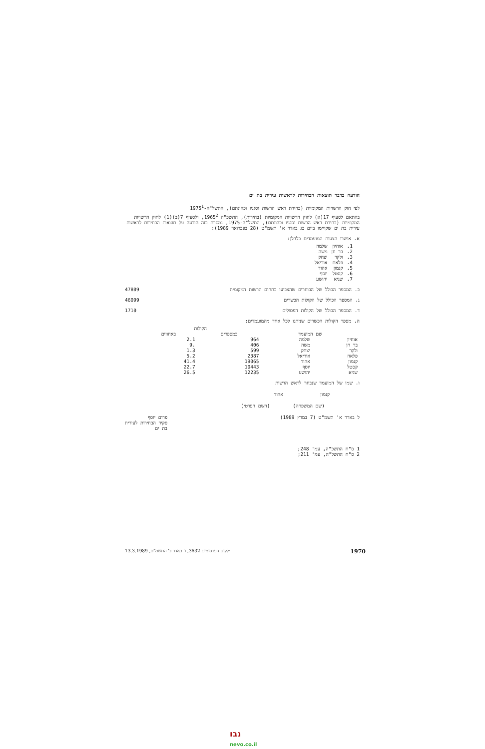הודעה בדבר תוצאות הבחירות לראשות עירית בת ים
לפי חוק הרשויות המקומיות (בחירת ראש הרשות וסגניו וכהונתם), התשל"ה-1975<sup>1</sup>
בהתאם לסעיף 17(א) לחוק הרשויות המקומיות (בחירות), התשכ"ה 1965<sup>2</sup>, ולסעיף 7(ב)(1) לחוק הרשויות המקומיות (בחירת ראש הרשות וסגניו וכהונתם), התשל"ה-1975, נמסרת בזה הודעה על תוצאות הבחירות לראשות עירית בת ים שקויימו ביום כג באדר א' תשמ"ט (28 בפברואר 1989):
א. אושרו הצעות המועמדים כלהלן:
| 1. | אוחיון | שלמה |
| 2. | בר חן | משה |
| 3. | ולקר | יצחק |
| 4. | פלאח | אוריאל |
| 5. | קנמון | אהוד |
| 6. | קסטל | יוסף |
| 7. | שגיא | יהושע |
ב. המספר הכולל של הבוחרים שהצביעו בתחום הרשות המקומית 47809
ג. המספר הכולל של הקולות הכשרים 46099
ד. המספר הכולל של הקולות הפסולים 1710
ה. מספר הקולות הכשרים שניתנו לכל אחד מהמועמדים:
| | | הקולות | |
| --- | --- | --- | --- |
| שם המועמד | | במספרים | באחוזים |
| אוחיון | שלמה | 964 | 2.1 |
| בר חן | משה | 406 | .9 |
| ולקר | יצחק | 599 | 1.3 |
| פלאח | אוריאל | 2387 | 5.2 |
| קנמון | אהוד | 19065 | 41.4 |
| קסטל | יוסף | 10443 | 22.7 |
| שגיא | יהושע | 12235 | 26.5 |
ו. שמו של המועמד שנבחר לראש הרשות
קנמון אהוד
(שם המשפחה) (השם הפרטי)
ל באדר א' תשמ"ט (7 במרץ 1989) פרום יוסף
פקיד הבחירות לעירית
בת ים
1 ס"ח התשכ"ה, עמ' 248;
2 ס"ח התשל"ה, עמ' 211;
ילקוט הפרסומים 3632, ו' באדר ב' התשמ"ט, 13.3.1989 1970
נבו
nevo.co.il